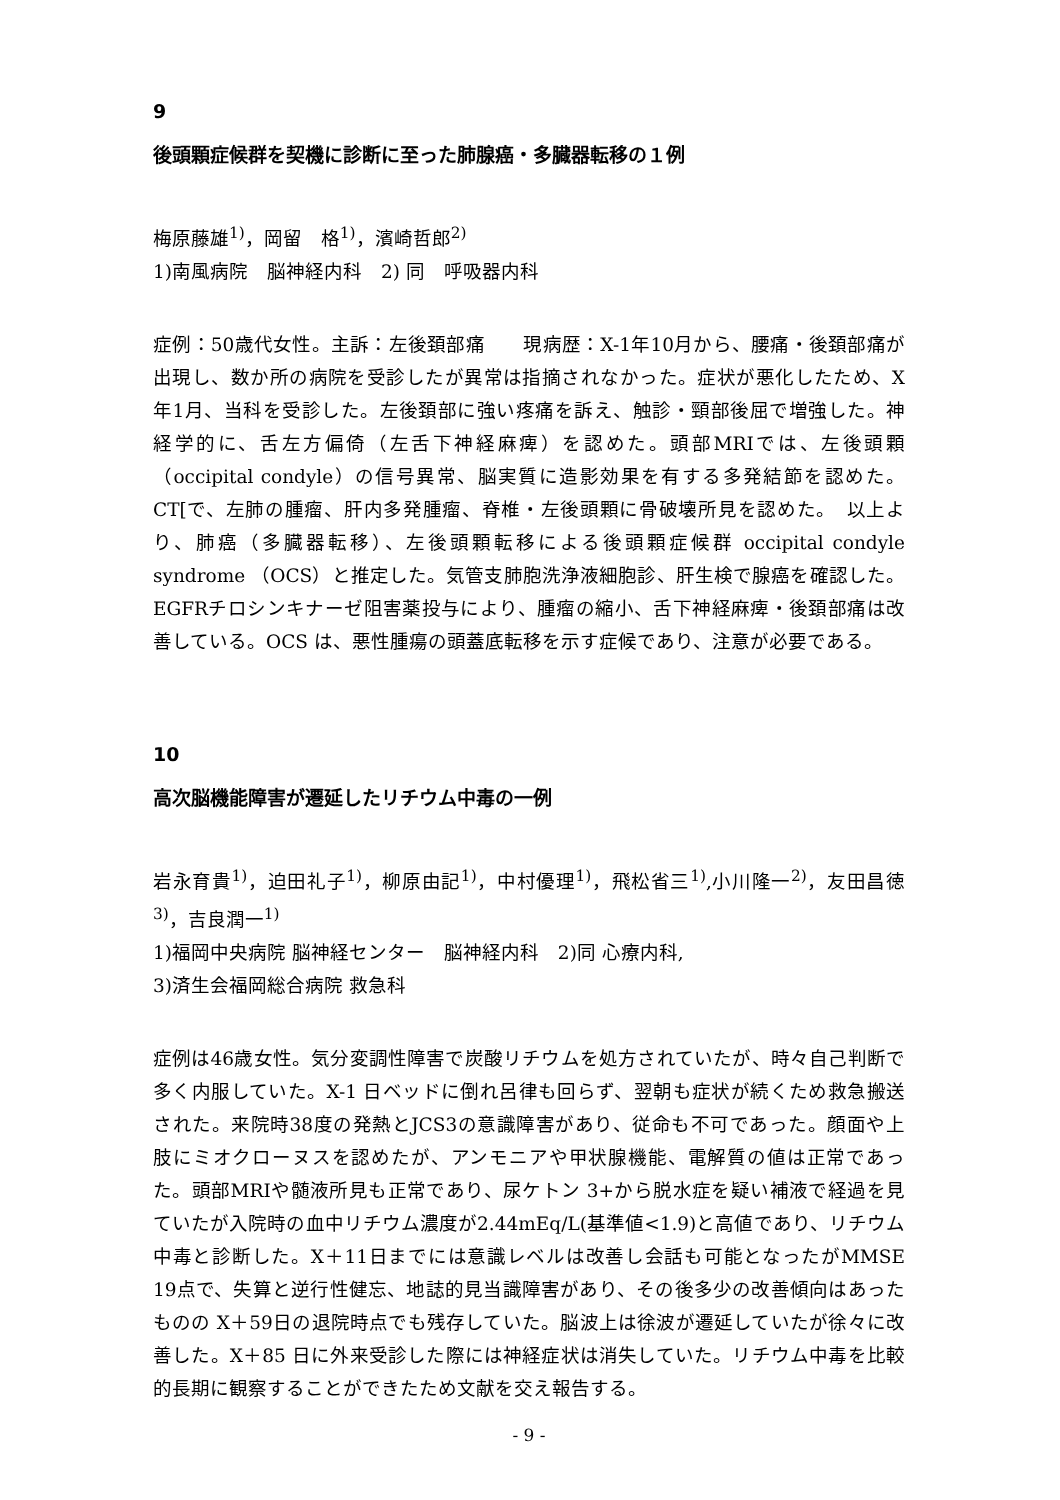9
後頭顆症候群を契機に診断に至った肺腺癌・多臓器転移の１例
梅原藤雄<sup>1)</sup>，岡留　格<sup>1)</sup>，濱崎哲郎<sup>2)</sup>
1)南風病院　脳神経内科　2) 同　呼吸器内科
症例：50歳代女性。主訴：左後頚部痛　　現病歴：X-1年10月から、腰痛・後頚部痛が出現し、数か所の病院を受診したが異常は指摘されなかった。症状が悪化したため、X年1月、当科を受診した。左後頚部に強い疼痛を訴え、触診・頸部後屈で増強した。神経学的に、舌左方偏倚（左舌下神経麻痺）を認めた。頭部MRIでは、左後頭顆（occipital condyle）の信号異常、脳実質に造影効果を有する多発結節を認めた。CT[で、左肺の腫瘤、肝内多発腫瘤、脊椎・左後頭顆に骨破壊所見を認めた。　以上より、肺癌（多臓器転移）、左後頭顆転移による後頭顆症候群 occipital condyle syndrome （OCS）と推定した。気管支肺胞洗浄液細胞診、肝生検で腺癌を確認した。EGFRチロシンキナーゼ阻害薬投与により、腫瘤の縮小、舌下神経麻痺・後頚部痛は改善している。OCS は、悪性腫瘍の頭蓋底転移を示す症候であり、注意が必要である。
10
高次脳機能障害が遷延したリチウム中毒の一例
岩永育貴<sup>1)</sup>，迫田礼子<sup>1)</sup>，柳原由記<sup>1)</sup>，中村優理<sup>1)</sup>，飛松省三<sup>1)</sup>,小川隆一<sup>2)</sup>，友田昌徳<sup>3)</sup>，吉良潤一<sup>1)</sup>
1)福岡中央病院 脳神経センター　脳神経内科　2)同 心療内科,
3)済生会福岡総合病院 救急科
症例は46歳女性。気分変調性障害で炭酸リチウムを処方されていたが、時々自己判断で多く内服していた。X-1 日ベッドに倒れ呂律も回らず、翌朝も症状が続くため救急搬送された。来院時38度の発熱とJCS3の意識障害があり、従命も不可であった。顔面や上肢にミオクローヌスを認めたが、アンモニアや甲状腺機能、電解質の値は正常であった。頭部MRIや髄液所見も正常であり、尿ケトン 3+から脱水症を疑い補液で経過を見ていたが入院時の血中リチウム濃度が2.44mEq/L(基準値<1.9)と高値であり、リチウム中毒と診断した。X＋11日までには意識レベルは改善し会話も可能となったがMMSE 19点で、失算と逆行性健忘、地誌的見当識障害があり、その後多少の改善傾向はあったものの X＋59日の退院時点でも残存していた。脳波上は徐波が遷延していたが徐々に改善した。X＋85 日に外来受診した際には神経症状は消失していた。リチウム中毒を比較的長期に観察することができたため文献を交え報告する。
- 9 -